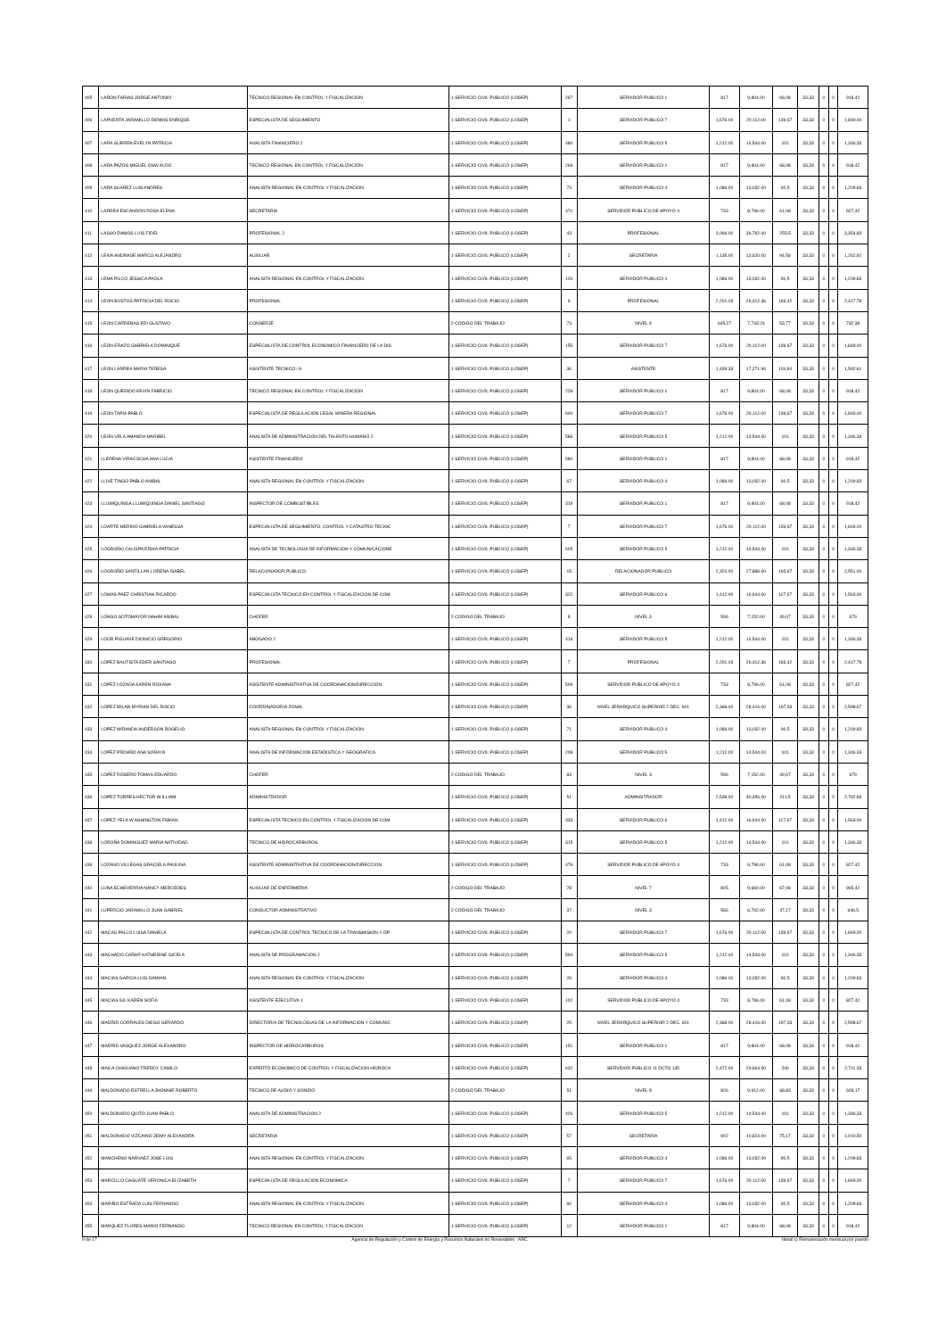| 405 | LAÑON FARIAS JORGE ANTONIO | TECNICO REGIONAL EN CONTROL Y FISCALIZACION | 1-SERVICIO CIVIL PUBLICO (LOSEP) | 267 | SERVIDOR PUBLICO 1 | 817 | 9,804.00 | 68,08 | 33,33 | 0 | 0 | 918,42 |
| 406 | LAPUERTA JARAMILLO DENNIS ENRIQUE | ESPECIALISTA DE SEGUIMIENTO | 1-SERVICIO CIVIL PUBLICO (LOSEP) | 1 | SERVIDOR PUBLICO 7 | 1,676.00 | 20,112.00 | 139,67 | 33,33 | 0 | 0 | 1,849.00 |
| 407 | LARA GUERRA EVELYN PATRICIA | ANALISTA FINANCIERO 2 | 1-SERVICIO CIVIL PUBLICO (LOSEP) | 480 | SERVIDOR PUBLICO 5 | 1,212.00 | 14,544.00 | 101 | 33,33 | 0 | 0 | 1,346.33 |
| 408 | LARA PAZOS MIGUEL OSW ALDO | TECNICO REGIONAL EN CONTROL Y FISCALIZACION | 1-SERVICIO CIVIL PUBLICO (LOSEP) | 269 | SERVIDOR PUBLICO 1 | 817 | 9,804.00 | 68,08 | 33,33 | 0 | 0 | 918,42 |
| 409 | LARA SUAREZ LUIS ANDRES | ANALISTA REGIONAL EN CONTROL Y FISCALIZACION | 1-SERVICIO CIVIL PUBLICO (LOSEP) | 73 | SERVIDOR PUBLICO 4 | 1,086.00 | 13,032.00 | 90,5 | 33,33 | 0 | 0 | 1,209.83 |
| 410 | LARREA ESCANDON ROSA ELENA | SECRETARIA | 1-SERVICIO CIVIL PUBLICO (LOSEP) | 471 | SERVIDOR PUBLICO DE APOYO 4 | 733 | 8,796.00 | 61,08 | 33,33 | 0 | 0 | 827,42 |
| 411 | LASSO RAMOS LUIS FIDEL | PROFESIONAL 2 | 1-SERVICIO CIVIL PUBLICO (LOSEP) | 43 | PROFESIONAL | 3,066.00 | 36,792.00 | 255,5 | 33,33 | 0 | 0 | 3,354.83 |
| 412 | LEIVA ANDRADE MARCO ALEJANDRO | AUXILIAR | 1-SERVICIO CIVIL PUBLICO (LOSEP) | 2 | SECRETARIA | 1,135.00 | 13,620.00 | 94,58 | 33,33 | 0 | 0 | 1,262.92 |
| 413 | LEMA PILCO JESSICA PAOLA | ANALISTA REGIONAL EN CONTROL Y FISCALIZACION | 1-SERVICIO CIVIL PUBLICO (LOSEP) | 126 | SERVIDOR PUBLICO 4 | 1,086.00 | 13,032.00 | 90,5 | 33,33 | 0 | 0 | 1,209.83 |
| 414 | LEON BUSTOS PATRICIA DEL ROCIO | PROFESIONAL | 1-SERVICIO CIVIL PUBLICO (LOSEP) | 9 | PROFESIONAL | 2,201.03 | 26,412.36 | 183,42 | 33,33 | 0 | 0 | 2,417.78 |
| 415 | LEON CARDENAS EDI GUSTAVO | CONSERJE | 2-CODIGO DEL TRABAJO | 73 | NIVEL 9 | 645,27 | 7,743.24 | 53,77 | 33,33 | 0 | 0 | 732,38 |
| 416 | LEON ERAZO GABRIELA DOMINIQUE | ESPECIALISTA DE CONTROL ECONOMICO FINANCIERO DE LA DIS | 1-SERVICIO CIVIL PUBLICO (LOSEP) | 155 | SERVIDOR PUBLICO 7 | 1,676.00 | 20,112.00 | 139,67 | 33,33 | 0 | 0 | 1,849.00 |
| 417 | LEON LARREA MARIA TERESA | ASISTENTE TECNICO / A | 1-SERVICIO CIVIL PUBLICO (LOSEP) | 36 | ASISTENTE | 1,439.33 | 17,271.96 | 119,94 | 33,33 | 0 | 0 | 1,592.61 |
| 418 | LEON QUERIDO KEVIN FABRICIO | TECNICO REGIONAL EN CONTROL Y FISCALIZACION | 1-SERVICIO CIVIL PUBLICO (LOSEP) | 228 | SERVIDOR PUBLICO 1 | 817 | 9,804.00 | 68,08 | 33,33 | 0 | 0 | 918,42 |
| 419 | LEON TAPIA PABLO | ESPECIALISTA DE REGULACION LEGAL MINERA REGIONAL | 1-SERVICIO CIVIL PUBLICO (LOSEP) | 600 | SERVIDOR PUBLICO 7 | 1,676.00 | 20,112.00 | 139,67 | 33,33 | 0 | 0 | 1,849.00 |
| 420 | LEON VELA AMANDA MARIBEL | ANALISTA DE ADMINISTRACION DEL TALENTO HUMANO 2 | 1-SERVICIO CIVIL PUBLICO (LOSEP) | 586 | SERVIDOR PUBLICO 5 | 1,212.00 | 14,544.00 | 101 | 33,33 | 0 | 0 | 1,346.33 |
| 421 | LLERENA VIRACOCHA ANA LUCIA | ASISTENTE FINANCIERO | 1-SERVICIO CIVIL PUBLICO (LOSEP) | 580 | SERVIDOR PUBLICO 1 | 817 | 9,804.00 | 68,08 | 33,33 | 0 | 0 | 918,42 |
| 422 | LLIVE TINGO PABLO ANIBAL | ANALISTA REGIONAL EN CONTROL Y FISCALIZACION | 1-SERVICIO CIVIL PUBLICO (LOSEP) | 67 | SERVIDOR PUBLICO 4 | 1,086.00 | 13,032.00 | 90,5 | 33,33 | 0 | 0 | 1,209.83 |
| 423 | LLUMIQUINGA LLUMIQUINGA DANIEL SANTIAGO | INSPECTOR DE COMBUSTIBLES | 1-SERVICIO CIVIL PUBLICO (LOSEP) | 319 | SERVIDOR PUBLICO 1 | 817 | 9,804.00 | 68,08 | 33,33 | 0 | 0 | 918,42 |
| 424 | LOARTE MERINO GABRIELA VANESSA | ESPECIALISTA DE SEGUIMIENTO, CONTROL Y CATASTRO TECNIC | 1-SERVICIO CIVIL PUBLICO (LOSEP) | 7 | SERVIDOR PUBLICO 7 | 1,676.00 | 20,112.00 | 139,67 | 33,33 | 0 | 0 | 1,849.00 |
| 425 | LOGROÑO CALISPA ERIKA PATRICIA | ANALISTA DE TECNOLOGIA DE INFORMACION Y COMUNICACIONE | 1-SERVICIO CIVIL PUBLICO (LOSEP) | 605 | SERVIDOR PUBLICO 5 | 1,212.00 | 14,544.00 | 101 | 33,33 | 0 | 0 | 1,346.33 |
| 426 | LOGROÑO SANTILLAN LORENA ISABEL | RELACIONADOR PUBLICO | 1-SERVICIO CIVIL PUBLICO (LOSEP) | 15 | RELACIONADOR PUBLICO | 2,324.00 | 27,888.00 | 193,67 | 33,33 | 0 | 0 | 2,551.00 |
| 427 | LOMAS PAEZ CHRISTIAN RICARDO | ESPECIALISTA TECNICO EN CONTROL Y FISCALIZACION DE COM | 1-SERVICIO CIVIL PUBLICO (LOSEP) | 322 | SERVIDOR PUBLICO 6 | 1,412.00 | 16,944.00 | 117,67 | 33,33 | 0 | 0 | 1,563.00 |
| 428 | LONGO SOTOMAYOR NAHIM ANIBAL | CHOFER | 2-CODIGO DEL TRABAJO | 8 | NIVEL 3 | 596 | 7,152.00 | 49,67 | 33,33 | 0 | 0 | 679 |
| 429 | LOOR PIGUAVE DIONICIO GREGORIO | ABOGADO 2 | 1-SERVICIO CIVIL PUBLICO (LOSEP) | 416 | SERVIDOR PUBLICO 5 | 1,212.00 | 14,544.00 | 101 | 33,33 | 0 | 0 | 1,346.33 |
| 430 | LOPEZ BAUTISTA EDER SANTIAGO | PROFESIONAL | 1-SERVICIO CIVIL PUBLICO (LOSEP) | 7 | PROFESIONAL | 2,201.03 | 26,412.36 | 183,42 | 33,33 | 0 | 0 | 2,417.78 |
| 431 | LOPEZ LOZADA KAREN ROXANA | ASISTENTE ADMINISTRATIVA DE COORDINACION/DIRECCION | 1-SERVICIO CIVIL PUBLICO (LOSEP) | 509 | SERVIDOR PUBLICO DE APOYO 4 | 733 | 8,796.00 | 61,08 | 33,33 | 0 | 0 | 827,42 |
| 432 | LOPEZ MILAN MYRIAN DEL ROCIO | COORDINADOR/A ZONAL | 1-SERVICIO CIVIL PUBLICO (LOSEP) | 36 | NIVEL JERARQUICO SUPERIOR 2 DEC. 601 | 2,368.00 | 28,416.00 | 197,33 | 33,33 | 0 | 0 | 2,598.67 |
| 433 | LOPEZ MIRANDA ANDERSON ROGELIO | ANALISTA REGIONAL EN CONTROL Y FISCALIZACION | 1-SERVICIO CIVIL PUBLICO (LOSEP) | 71 | SERVIDOR PUBLICO 4 | 1,086.00 | 13,032.00 | 90,5 | 33,33 | 0 | 0 | 1,209.83 |
| 434 | LOPEZ PROAÑO ANA SORAYA | ANALISTA DE INFORMACION ESTADISTICA Y GEOGRAFICA | 1-SERVICIO CIVIL PUBLICO (LOSEP) | 208 | SERVIDOR PUBLICO 5 | 1,212.00 | 14,544.00 | 101 | 33,33 | 0 | 0 | 1,346.33 |
| 435 | LOPEZ ROSERO TOMAS EDUARDO | CHOFER | 2-CODIGO DEL TRABAJO | 83 | NIVEL 3 | 596 | 7,152.00 | 49,67 | 33,33 | 0 | 0 | 679 |
| 436 | LOPEZ TORRES HECTOR W ILLIAM | ADMINISTRADOR | 1-SERVICIO CIVIL PUBLICO (LOSEP) | 51 | ADMINISTRADOR | 2,538.00 | 30,456.00 | 211,5 | 33,33 | 0 | 0 | 2,782.83 |
| 437 | LOPEZ YELA W ASHINGTON FABIAN | ESPECIALISTA TECNICO EN CONTROL Y FISCALIZACION DE COM | 1-SERVICIO CIVIL PUBLICO (LOSEP) | 333 | SERVIDOR PUBLICO 6 | 1,412.00 | 16,944.00 | 117,67 | 33,33 | 0 | 0 | 1,563.00 |
| 438 | LOROÑA DOMINGUEZ MARIA NATIVIDAD | TECNICO DE HIDROCARBUROS | 1-SERVICIO CIVIL PUBLICO (LOSEP) | 315 | SERVIDOR PUBLICO 5 | 1,212.00 | 14,544.00 | 101 | 33,33 | 0 | 0 | 1,346.33 |
| 439 | LOZANO VILLEGAS GRACIELA PAULINA | ASISTENTE ADMINISTRATIVA DE COORDINACION/DIRECCION | 1-SERVICIO CIVIL PUBLICO (LOSEP) | 476 | SERVIDOR PUBLICO DE APOYO 4 | 733 | 8,796.00 | 61,08 | 33,33 | 0 | 0 | 827,42 |
| 440 | LUNA ECHEVERRIA NANCY MERCEDES | AUXILIAR DE ENFERMERIA | 2-CODIGO DEL TRABAJO | 78 | NIVEL 7 | 805 | 9,660.00 | 67,08 | 33,33 | 0 | 0 | 905,42 |
| 441 | LUPERCIO JARAMILLO JUAN GABRIEL | CONDUCTOR ADMINISTRATIVO | 2-CODIGO DEL TRABAJO | 37 | NIVEL 3 | 566 | 6,792.00 | 47,17 | 33,33 | 0 | 0 | 646,5 |
| 442 | MACAS PALLO LUISA DANIELA | ESPECIALISTA DE CONTROL TECNICO DE LA TRANSMISION Y OP | 1-SERVICIO CIVIL PUBLICO (LOSEP) | 20 | SERVIDOR PUBLICO 7 | 1,676.00 | 20,112.00 | 139,67 | 33,33 | 0 | 0 | 1,849.00 |
| 443 | MACHADO CAÑAR KATHERINE GICELA | ANALISTA DE PROGRAMACION 2 | 1-SERVICIO CIVIL PUBLICO (LOSEP) | 594 | SERVIDOR PUBLICO 5 | 1,212.00 | 14,544.00 | 101 | 33,33 | 0 | 0 | 1,346.33 |
| 444 | MACIAS GARCIA LUIS DAMIAN | ANALISTA REGIONAL EN CONTROL Y FISCALIZACION | 1-SERVICIO CIVIL PUBLICO (LOSEP) | 28 | SERVIDOR PUBLICO 4 | 1,086.00 | 13,032.00 | 90,5 | 33,33 | 0 | 0 | 1,209.83 |
| 445 | MACIAS GIL KAREN SOFIA | ASISTENTE EJECUTIVA 1 | 1-SERVICIO CIVIL PUBLICO (LOSEP) | 102 | SERVIDOR PUBLICO DE APOYO 4 | 733 | 8,796.00 | 61,08 | 33,33 | 0 | 0 | 827,42 |
| 446 | MADRID CORRALES DIEGO GERARDO | DIRECTOR/A DE TECNOLOGIAS DE LA INFORMACION Y COMUNIC | 1-SERVICIO CIVIL PUBLICO (LOSEP) | 25 | NIVEL JERARQUICO SUPERIOR 2 DEC. 601 | 2,368.00 | 28,416.00 | 197,33 | 33,33 | 0 | 0 | 2,598.67 |
| 447 | MADRID VASQUEZ JORGE ALEXANDRO | INSPECTOR DE HIDROCARBUROS | 1-SERVICIO CIVIL PUBLICO (LOSEP) | 151 | SERVIDOR PUBLICO 1 | 817 | 9,804.00 | 68,08 | 33,33 | 0 | 0 | 918,42 |
| 448 | MAILA CHIGUANO FREDDY CAMILO | EXPERTO ECONOMICO DE CONTROL Y FISCALIZACION HIDROCA | 1-SERVICIO CIVIL PUBLICO (LOSEP) | 632 | SERVIDOR PUBLICO 11 DCTO 135 | 2,472.00 | 29,664.00 | 206 | 33,33 | 0 | 0 | 2,711.33 |
| 449 | MALDONADO ESTRELLA JHONNIE ROBERTO | TECNICO DE AUDIO Y SONIDO | 2-CODIGO DEL TRABAJO | 51 | NIVEL 8 | 826 | 9,912.00 | 68,83 | 33,33 | 0 | 0 | 928,17 |
| 450 | MALDONADO QUITO JUAN PABLO | ANALISTA DE ADMINISTRACION 2 | 1-SERVICIO CIVIL PUBLICO (LOSEP) | 426 | SERVIDOR PUBLICO 5 | 1,212.00 | 14,544.00 | 101 | 33,33 | 0 | 0 | 1,346.33 |
| 451 | MALDONADO VIZCAINO JEIMY ALEXANDRA | SECRETARIA | 1-SERVICIO CIVIL PUBLICO (LOSEP) | 57 | SECRETARIA | 902 | 10,824.00 | 75,17 | 33,33 | 0 | 0 | 1,010.50 |
| 452 | MANCHENO NARVAEZ JOSE LUIS | ANALISTA REGIONAL EN CONTROL Y FISCALIZACION | 1-SERVICIO CIVIL PUBLICO (LOSEP) | 65 | SERVIDOR PUBLICO 4 | 1,086.00 | 13,032.00 | 90,5 | 33,33 | 0 | 0 | 1,209.83 |
| 453 | MARCILLO CAGUATE VERONICA ELIZABETH | ESPECIALISTA DE REGULACION ECONOMICA | 1-SERVICIO CIVIL PUBLICO (LOSEP) | 7 | SERVIDOR PUBLICO 7 | 1,676.00 | 20,112.00 | 139,67 | 33,33 | 0 | 0 | 1,849.00 |
| 454 | MARIÑO ESTRADA LUIS FERNANDO | ANALISTA REGIONAL EN CONTROL Y FISCALIZACION | 1-SERVICIO CIVIL PUBLICO (LOSEP) | 60 | SERVIDOR PUBLICO 4 | 1,086.00 | 13,032.00 | 90,5 | 33,33 | 0 | 0 | 1,209.83 |
| 455 | MARQUEZ FLORES MARIO FERNANDO | TECNICO REGIONAL EN CONTROL Y FISCALIZACION | 1-SERVICIO CIVIL PUBLICO (LOSEP) | 12 | SERVIDOR PUBLICO 1 | 817 | 9,804.00 | 68,08 | 33,33 | 0 | 0 | 918,42 |
9 de 17 Agencia de Regulación y Control de Energía y Recursos Naturales no Renovables - ARC literal c) Remuneración mensual por puesto